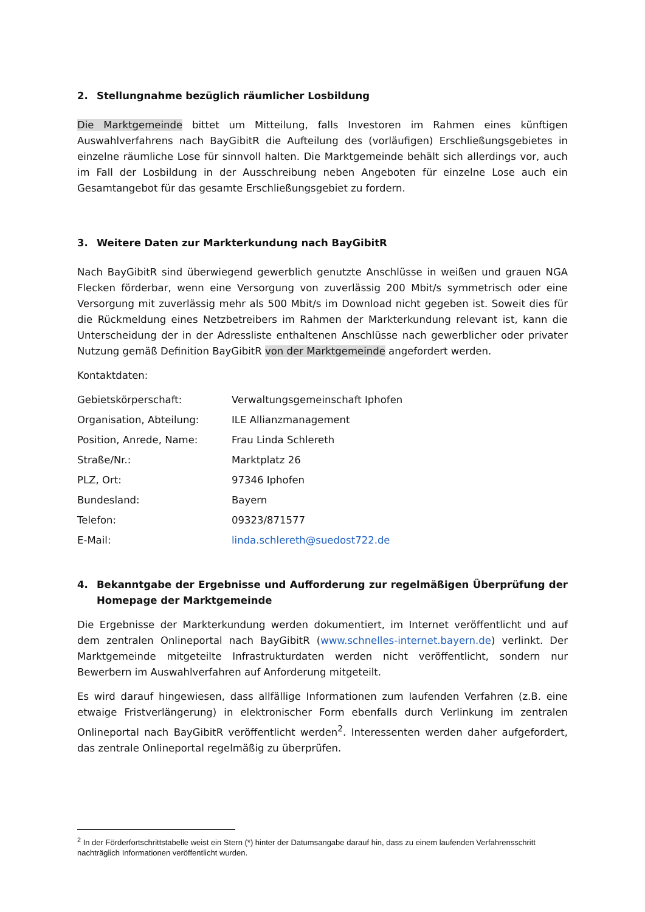2. Stellungnahme bezüglich räumlicher Losbildung
Die Marktgemeinde bittet um Mitteilung, falls Investoren im Rahmen eines künftigen Auswahlverfahrens nach BayGibitR die Aufteilung des (vorläufigen) Erschließungsgebietes in einzelne räumliche Lose für sinnvoll halten. Die Marktgemeinde behält sich allerdings vor, auch im Fall der Losbildung in der Ausschreibung neben Angeboten für einzelne Lose auch ein Gesamtangebot für das gesamte Erschließungsgebiet zu fordern.
3. Weitere Daten zur Markterkundung nach BayGibitR
Nach BayGibitR sind überwiegend gewerblich genutzte Anschlüsse in weißen und grauen NGA Flecken förderbar, wenn eine Versorgung von zuverlässig 200 Mbit/s symmetrisch oder eine Versorgung mit zuverlässig mehr als 500 Mbit/s im Download nicht gegeben ist. Soweit dies für die Rückmeldung eines Netzbetreibers im Rahmen der Markterkundung relevant ist, kann die Unterscheidung der in der Adressliste enthaltenen Anschlüsse nach gewerblicher oder privater Nutzung gemäß Definition BayGibitR von der Marktgemeinde angefordert werden.
Kontaktdaten:
Gebietskörperschaft: Verwaltungsgemeinschaft Iphofen
Organisation, Abteilung: ILE Allianzmanagement
Position, Anrede, Name: Frau Linda Schlereth
Straße/Nr.: Marktplatz 26
PLZ, Ort: 97346 Iphofen
Bundesland: Bayern
Telefon: 09323/871577
E-Mail: linda.schlereth@suedost722.de
4. Bekanntgabe der Ergebnisse und Aufforderung zur regelmäßigen Überprüfung der Homepage der Marktgemeinde
Die Ergebnisse der Markterkundung werden dokumentiert, im Internet veröffentlicht und auf dem zentralen Onlineportal nach BayGibitR (www.schnelles-internet.bayern.de) verlinkt. Der Marktgemeinde mitgeteilte Infrastrukturdaten werden nicht veröffentlicht, sondern nur Bewerbern im Auswahlverfahren auf Anforderung mitgeteilt.
Es wird darauf hingewiesen, dass allfällige Informationen zum laufenden Verfahren (z.B. eine etwaige Fristverlängerung) in elektronischer Form ebenfalls durch Verlinkung im zentralen Onlineportal nach BayGibitR veröffentlicht werden<sup>2</sup>. Interessenten werden daher aufgefordert, das zentrale Onlineportal regelmäßig zu überprüfen.
<sup>2</sup> In der Förderfortschrittstabelle weist ein Stern (*) hinter der Datumsangabe darauf hin, dass zu einem laufenden Verfahrensschritt nachträglich Informationen veröffentlicht wurden.